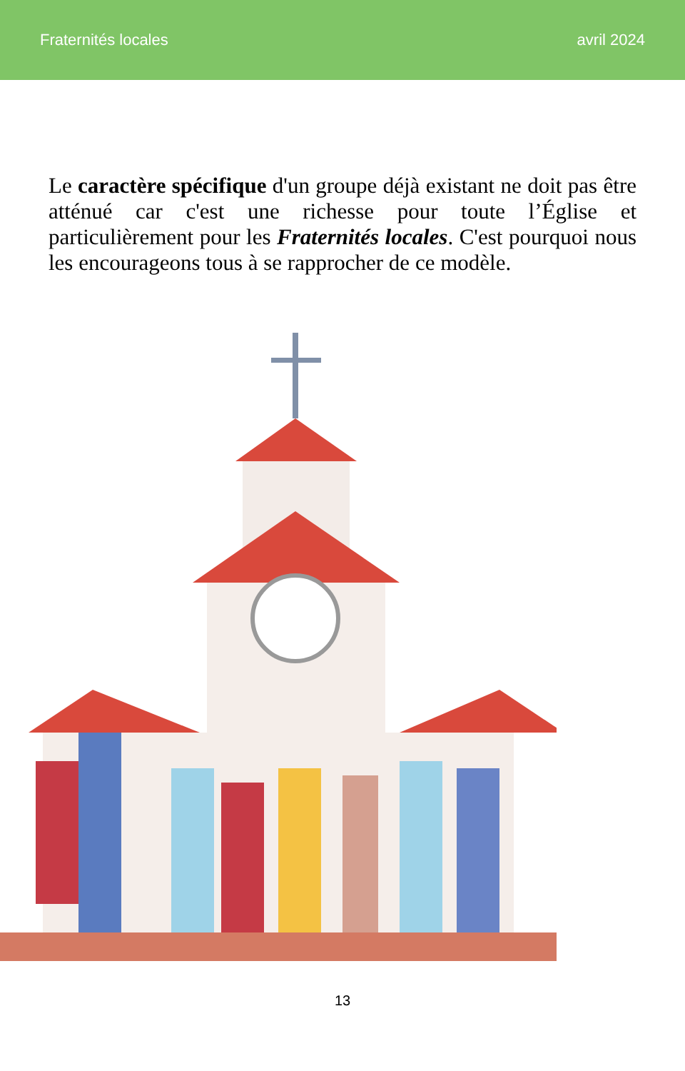Fraternités locales avril 2024
Le caractère spécifique d'un groupe déjà existant ne doit pas être atténué car c'est une richesse pour toute l’Église et particulièrement pour les Fraternités locales. C'est pourquoi nous les encourageons tous à se rapprocher de ce modèle.
13